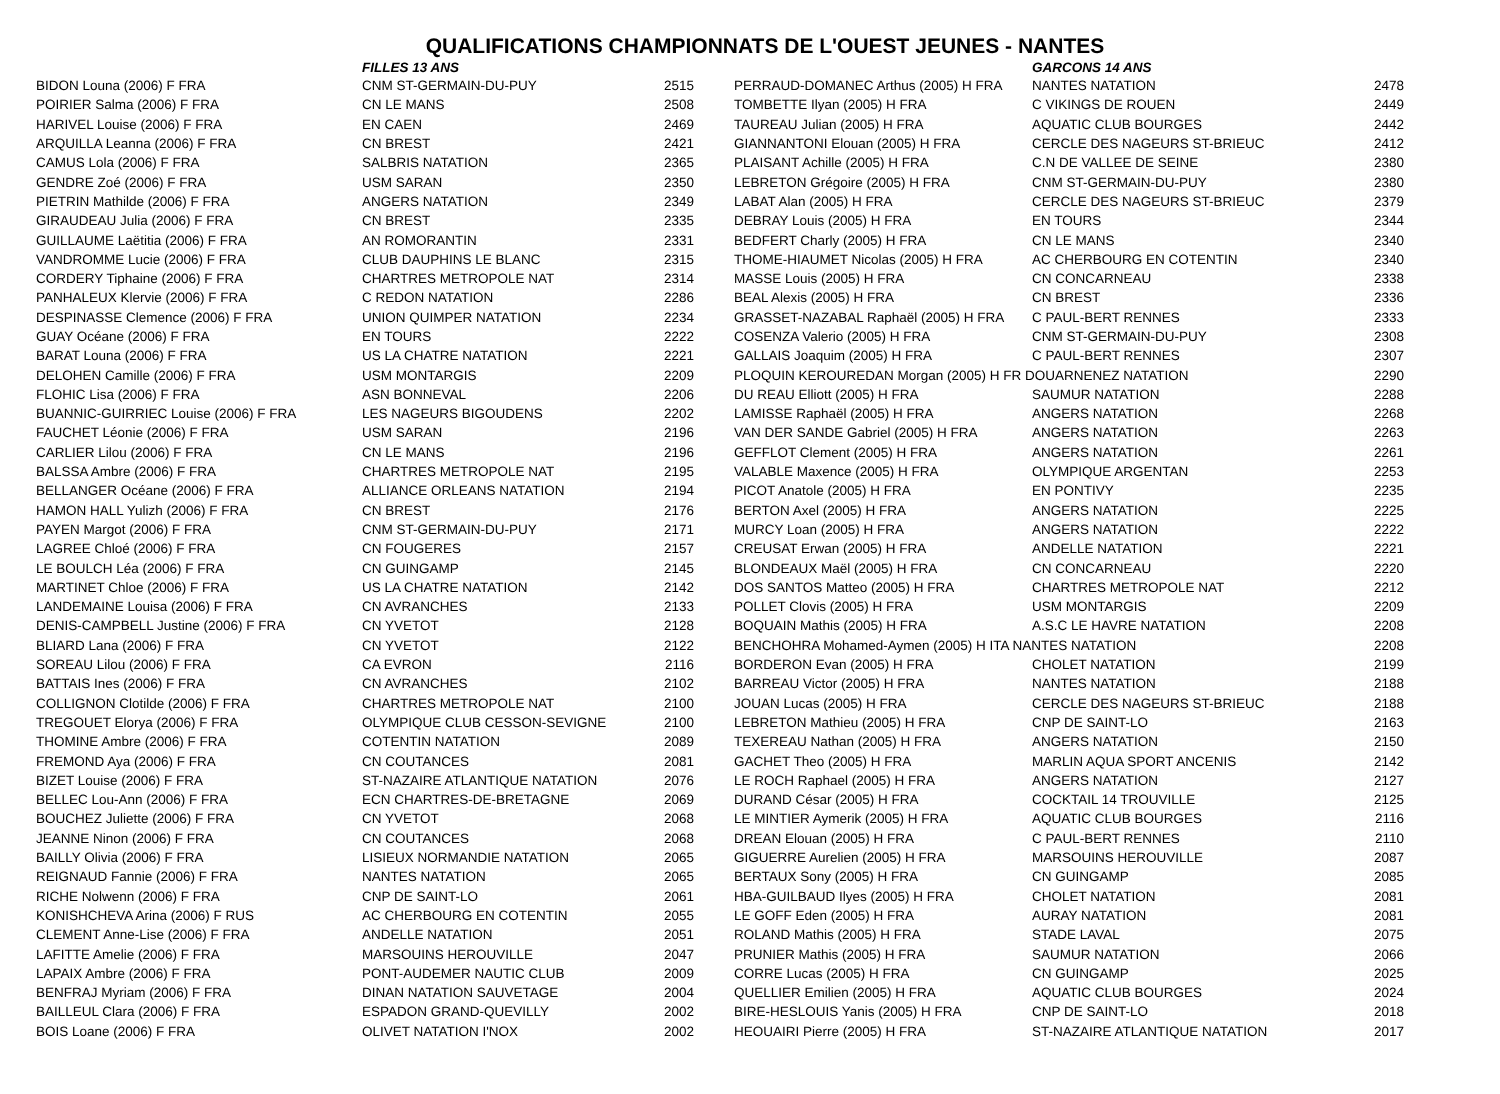QUALIFICATIONS CHAMPIONNATS DE L'OUEST JEUNES - NANTES
| | FILLES 13 ANS | |
| --- | --- | --- |
| BIDON Louna (2006) F FRA | CNM ST-GERMAIN-DU-PUY | 2515 |
| POIRIER Salma (2006) F FRA | CN LE MANS | 2508 |
| HARIVEL Louise (2006) F FRA | EN CAEN | 2469 |
| ARQUILLA Leanna (2006) F FRA | CN BREST | 2421 |
| CAMUS Lola (2006) F FRA | SALBRIS NATATION | 2365 |
| GENDRE Zoé (2006) F FRA | USM SARAN | 2350 |
| PIETRIN Mathilde (2006) F FRA | ANGERS NATATION | 2349 |
| GIRAUDEAU Julia (2006) F FRA | CN BREST | 2335 |
| GUILLAUME Laëtitia (2006) F FRA | AN ROMORANTIN | 2331 |
| VANDROMME Lucie (2006) F FRA | CLUB DAUPHINS LE BLANC | 2315 |
| CORDERY Tiphaine (2006) F FRA | CHARTRES METROPOLE NAT | 2314 |
| PANHALEUX Klervie (2006) F FRA | C REDON NATATION | 2286 |
| DESPINASSE Clemence (2006) F FRA | UNION QUIMPER NATATION | 2234 |
| GUAY Océane (2006) F FRA | EN TOURS | 2222 |
| BARAT Louna (2006) F FRA | US LA CHATRE NATATION | 2221 |
| DELOHEN Camille (2006) F FRA | USM MONTARGIS | 2209 |
| FLOHIC Lisa (2006) F FRA | ASN BONNEVAL | 2206 |
| BUANNIC-GUIRRIEC Louise (2006) F FRA | LES NAGEURS BIGOUDENS | 2202 |
| FAUCHET Léonie (2006) F FRA | USM SARAN | 2196 |
| CARLIER Lilou (2006) F FRA | CN LE MANS | 2196 |
| BALSSA Ambre (2006) F FRA | CHARTRES METROPOLE NAT | 2195 |
| BELLANGER Océane (2006) F FRA | ALLIANCE ORLEANS NATATION | 2194 |
| HAMON HALL Yulizh (2006) F FRA | CN BREST | 2176 |
| PAYEN Margot (2006) F FRA | CNM ST-GERMAIN-DU-PUY | 2171 |
| LAGREE Chloé (2006) F FRA | CN FOUGERES | 2157 |
| LE BOULCH Léa (2006) F FRA | CN GUINGAMP | 2145 |
| MARTINET Chloe (2006) F FRA | US LA CHATRE NATATION | 2142 |
| LANDEMAINE Louisa (2006) F FRA | CN AVRANCHES | 2133 |
| DENIS-CAMPBELL Justine (2006) F FRA | CN YVETOT | 2128 |
| BLIARD Lana (2006) F FRA | CN YVETOT | 2122 |
| SOREAU Lilou (2006) F FRA | CA EVRON | 2116 |
| BATTAIS Ines (2006) F FRA | CN AVRANCHES | 2102 |
| COLLIGNON Clotilde (2006) F FRA | CHARTRES METROPOLE NAT | 2100 |
| TREGOUET Elorya (2006) F FRA | OLYMPIQUE CLUB CESSON-SEVIGNE | 2100 |
| THOMINE Ambre (2006) F FRA | COTENTIN NATATION | 2089 |
| FREMOND Aya (2006) F FRA | CN COUTANCES | 2081 |
| BIZET Louise (2006) F FRA | ST-NAZAIRE ATLANTIQUE NATATION | 2076 |
| BELLEC Lou-Ann (2006) F FRA | ECN CHARTRES-DE-BRETAGNE | 2069 |
| BOUCHEZ Juliette (2006) F FRA | CN YVETOT | 2068 |
| JEANNE Ninon (2006) F FRA | CN COUTANCES | 2068 |
| BAILLY Olivia (2006) F FRA | LISIEUX NORMANDIE NATATION | 2065 |
| REIGNAUD Fannie (2006) F FRA | NANTES NATATION | 2065 |
| RICHE Nolwenn (2006) F FRA | CNP DE SAINT-LO | 2061 |
| KONISHCHEVA Arina (2006) F RUS | AC CHERBOURG EN COTENTIN | 2055 |
| CLEMENT Anne-Lise (2006) F FRA | ANDELLE NATATION | 2051 |
| LAFITTE Amelie (2006) F FRA | MARSOUINS HEROUVILLE | 2047 |
| LAPAIX Ambre (2006) F FRA | PONT-AUDEMER NAUTIC CLUB | 2009 |
| BENFRAJ Myriam (2006) F FRA | DINAN NATATION SAUVETAGE | 2004 |
| BAILLEUL Clara (2006) F FRA | ESPADON GRAND-QUEVILLY | 2002 |
| BOIS Loane (2006) F FRA | OLIVET NATATION I'NOX | 2002 |
| | GARCONS 14 ANS | |
| --- | --- | --- |
| PERRAUD-DOMANEC Arthus (2005) H FRA | NANTES NATATION | 2478 |
| TOMBETTE Ilyan (2005) H FRA | C VIKINGS DE ROUEN | 2449 |
| TAUREAU Julian (2005) H FRA | AQUATIC CLUB BOURGES | 2442 |
| GIANNANTONI Elouan (2005) H FRA | CERCLE DES NAGEURS ST-BRIEUC | 2412 |
| PLAISANT Achille (2005) H FRA | C.N DE VALLEE DE SEINE | 2380 |
| LEBRETON Grégoire (2005) H FRA | CNM ST-GERMAIN-DU-PUY | 2380 |
| LABAT Alan (2005) H FRA | CERCLE DES NAGEURS ST-BRIEUC | 2379 |
| DEBRAY Louis (2005) H FRA | EN TOURS | 2344 |
| BEDFERT Charly (2005) H FRA | CN LE MANS | 2340 |
| THOME-HIAUMET Nicolas (2005) H FRA | AC CHERBOURG EN COTENTIN | 2340 |
| MASSE Louis (2005) H FRA | CN CONCARNEAU | 2338 |
| BEAL Alexis (2005) H FRA | CN BREST | 2336 |
| GRASSET-NAZABAL Raphaël (2005) H FRA | C PAUL-BERT RENNES | 2333 |
| COSENZA Valerio (2005) H FRA | CNM ST-GERMAIN-DU-PUY | 2308 |
| GALLAIS Joaquim (2005) H FRA | C PAUL-BERT RENNES | 2307 |
| PLOQUIN KEROUREDAN Morgan (2005) H FR DOUARNENEZ NATATION | | 2290 |
| DU REAU Elliott (2005) H FRA | SAUMUR NATATION | 2288 |
| LAMISSE Raphaël (2005) H FRA | ANGERS NATATION | 2268 |
| VAN DER SANDE Gabriel (2005) H FRA | ANGERS NATATION | 2263 |
| GEFFLOT Clement (2005) H FRA | ANGERS NATATION | 2261 |
| VALABLE Maxence (2005) H FRA | OLYMPIQUE ARGENTAN | 2253 |
| PICOT Anatole (2005) H FRA | EN PONTIVY | 2235 |
| BERTON Axel (2005) H FRA | ANGERS NATATION | 2225 |
| MURCY Loan (2005) H FRA | ANGERS NATATION | 2222 |
| CREUSAT Erwan (2005) H FRA | ANDELLE NATATION | 2221 |
| BLONDEAUX Maël (2005) H FRA | CN CONCARNEAU | 2220 |
| DOS SANTOS Matteo (2005) H FRA | CHARTRES METROPOLE NAT | 2212 |
| POLLET Clovis (2005) H FRA | USM MONTARGIS | 2209 |
| BOQUAIN Mathis (2005) H FRA | A.S.C LE HAVRE NATATION | 2208 |
| BENCHOHRA Mohamed-Aymen (2005) H ITA NANTES NATATION | | 2208 |
| BORDERON Evan (2005) H FRA | CHOLET NATATION | 2199 |
| BARREAU Victor (2005) H FRA | NANTES NATATION | 2188 |
| JOUAN Lucas (2005) H FRA | CERCLE DES NAGEURS ST-BRIEUC | 2188 |
| LEBRETON Mathieu (2005) H FRA | CNP DE SAINT-LO | 2163 |
| TEXEREAU Nathan (2005) H FRA | ANGERS NATATION | 2150 |
| GACHET Theo (2005) H FRA | MARLIN AQUA SPORT ANCENIS | 2142 |
| LE ROCH Raphael (2005) H FRA | ANGERS NATATION | 2127 |
| DURAND César (2005) H FRA | COCKTAIL 14 TROUVILLE | 2125 |
| LE MINTIER Aymerik (2005) H FRA | AQUATIC CLUB BOURGES | 2116 |
| DREAN Elouan (2005) H FRA | C PAUL-BERT RENNES | 2110 |
| GIGUERRE Aurelien (2005) H FRA | MARSOUINS HEROUVILLE | 2087 |
| BERTAUX Sony (2005) H FRA | CN GUINGAMP | 2085 |
| HBA-GUILBAUD Ilyes (2005) H FRA | CHOLET NATATION | 2081 |
| LE GOFF Eden (2005) H FRA | AURAY NATATION | 2081 |
| ROLAND Mathis (2005) H FRA | STADE LAVAL | 2075 |
| PRUNIER Mathis (2005) H FRA | SAUMUR NATATION | 2066 |
| CORRE Lucas (2005) H FRA | CN GUINGAMP | 2025 |
| QUELLIER Emilien (2005) H FRA | AQUATIC CLUB BOURGES | 2024 |
| BIRE-HESLOUIS Yanis (2005) H FRA | CNP DE SAINT-LO | 2018 |
| HEOUAIRI Pierre (2005) H FRA | ST-NAZAIRE ATLANTIQUE NATATION | 2017 |